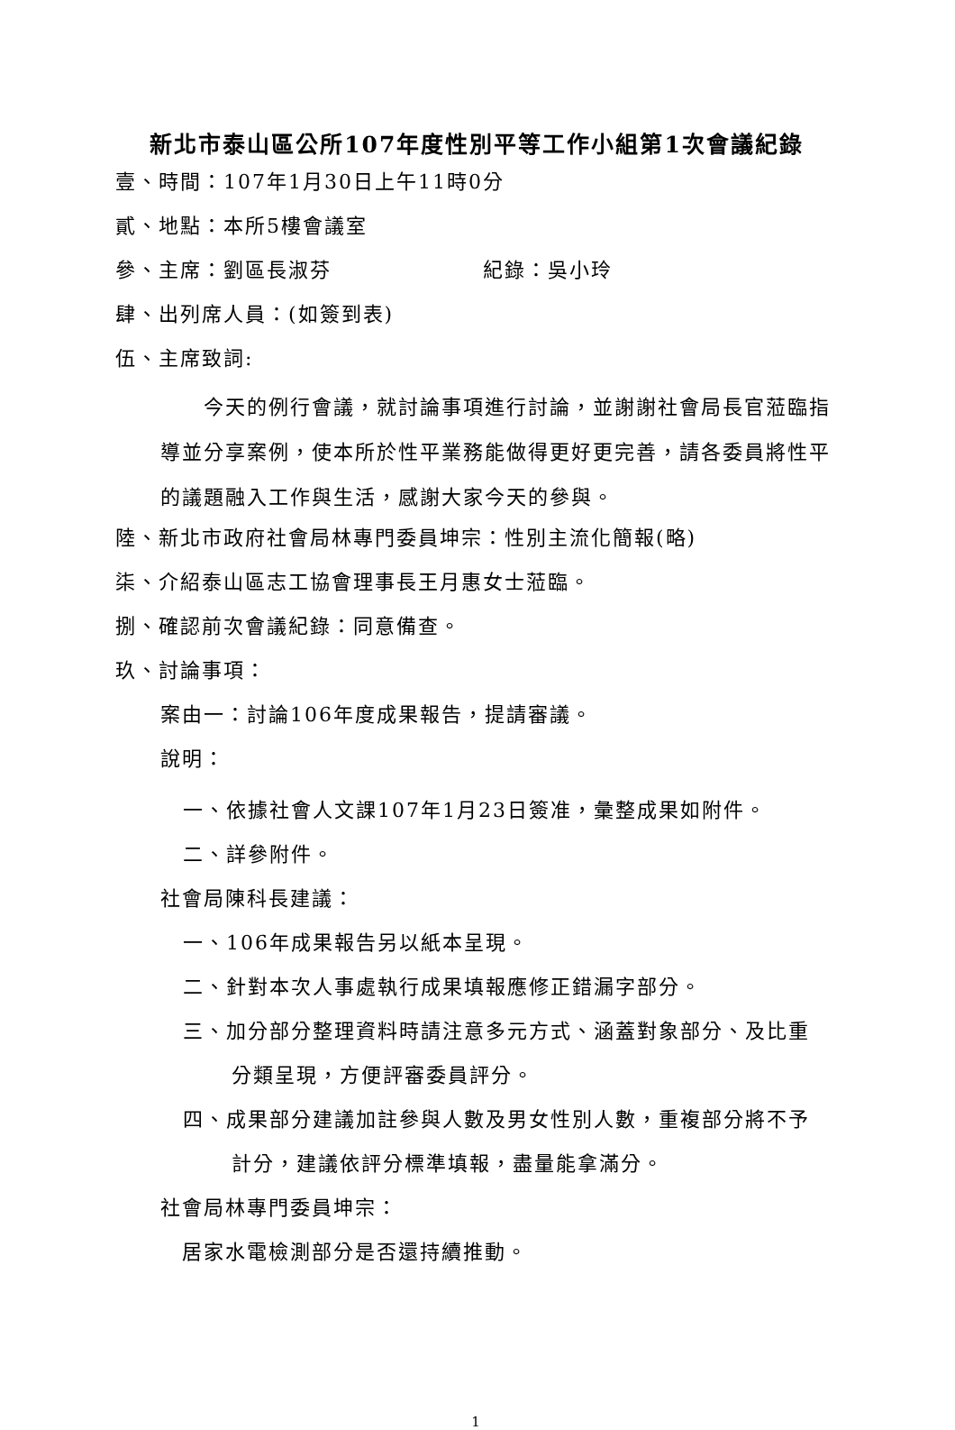新北市泰山區公所107年度性別平等工作小組第1次會議紀錄
壹、時間：107年1月30日上午11時0分
貳、地點：本所5樓會議室
參、主席：劉區長淑芬　　　　　　　紀錄：吳小玲
肆、出列席人員：(如簽到表)
伍、主席致詞:
　　今天的例行會議，就討論事項進行討論，並謝謝社會局長官蒞臨指導並分享案例，使本所於性平業務能做得更好更完善，請各委員將性平的議題融入工作與生活，感謝大家今天的參與。
陸、新北市政府社會局林專門委員坤宗：性別主流化簡報(略)
柒、介紹泰山區志工協會理事長王月惠女士蒞臨。
捌、確認前次會議紀錄：同意備查。
玖、討論事項：
案由一：討論106年度成果報告，提請審議。
說明：
一、依據社會人文課107年1月23日簽准，彙整成果如附件。
二、詳參附件。
社會局陳科長建議：
一、106年成果報告另以紙本呈現。
二、針對本次人事處執行成果填報應修正錯漏字部分。
三、加分部分整理資料時請注意多元方式、涵蓋對象部分、及比重
分類呈現，方便評審委員評分。
四、成果部分建議加註參與人數及男女性別人數，重複部分將不予
計分，建議依評分標準填報，盡量能拿滿分。
社會局林專門委員坤宗：
　居家水電檢測部分是否還持續推動。
1